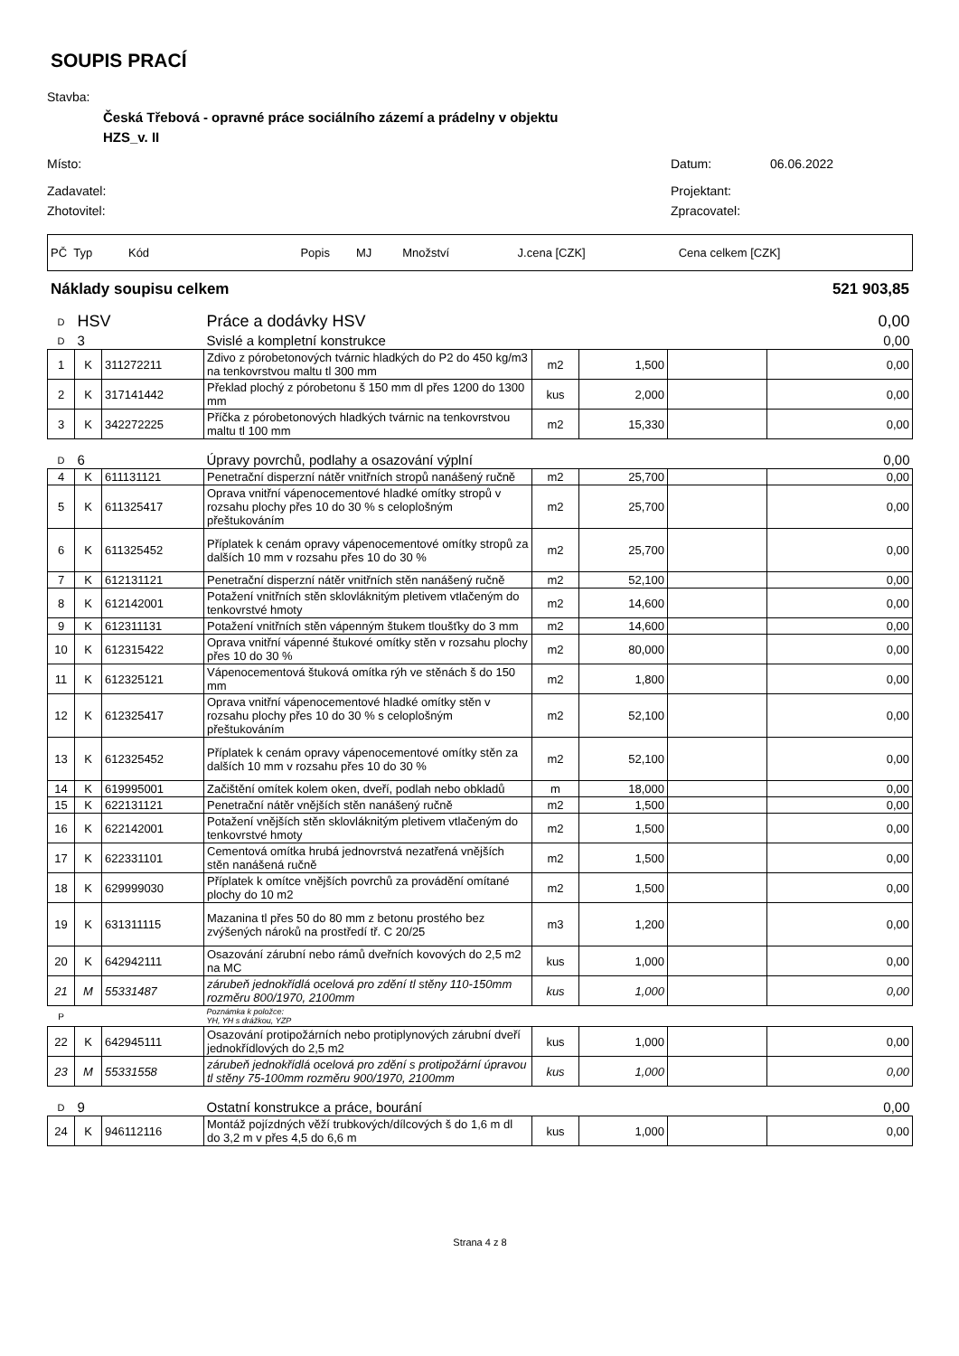SOUPIS PRACÍ
Stavba:
Česká Třebová - opravné práce sociálního zázemí a prádelny v objektu
HZS_v. II
Místo: Datum: 06.06.2022
Zadavatel: Projektant:
Zhotovitel: Zpracovatel:
| PČ Typ Kód | Popis | MJ | Množství | J.cena [CZK] | Cena celkem [CZK] |
Náklady soupisu celkem 521 903,85
| D | HSV | | Práce a dodávky HSV | | | | 0,00 |
| D | 3 | | Svislé a kompletní konstrukce | | | | 0,00 |
| 1 | K | 311272211 | Zdivo z pórobetonových tvárnic hladkých do P2 do 450 kg/m3 na tenkovrstvou maltu tl 300 mm | m2 | 1,500 | | 0,00 |
| 2 | K | 317141442 | Překlad plochý z pórobetonu š 150 mm dl přes 1200 do 1300 mm | kus | 2,000 | | 0,00 |
| 3 | K | 342272225 | Příčka z pórobetonových hladkých tvárnic na tenkovrstvou maltu tl 100 mm | m2 | 15,330 | | 0,00 |
| D | 6 | | Úpravy povrchů, podlahy a osazování výplní | | | | 0,00 |
| 4 | K | 611131121 | Penetrační disperzní nátěr vnitřních stropů nanášený ručně | m2 | 25,700 | | 0,00 |
| 5 | K | 611325417 | Oprava vnitřní vápenocementové hladké omítky stropů v rozsahu plochy přes 10 do 30 % s celoplošným přeštukováním | m2 | 25,700 | | 0,00 |
| 6 | K | 611325452 | Příplatek k cenám opravy vápenocementové omítky stropů za dalších 10 mm v rozsahu přes 10 do 30 % | m2 | 25,700 | | 0,00 |
| 7 | K | 612131121 | Penetrační disperzní nátěr vnitřních stěn nanášený ručně | m2 | 52,100 | | 0,00 |
| 8 | K | 612142001 | Potažení vnitřních stěn sklovláknitým pletivem vtlačeným do tenkovrstvé hmoty | m2 | 14,600 | | 0,00 |
| 9 | K | 612311131 | Potažení vnitřních stěn vápenným štukem tloušťky do 3 mm | m2 | 14,600 | | 0,00 |
| 10 | K | 612315422 | Oprava vnitřní vápenné štukové omítky stěn v rozsahu plochy přes 10 do 30 % | m2 | 80,000 | | 0,00 |
| 11 | K | 612325121 | Vápenocementová štuková omítka rýh ve stěnách š do 150 mm | m2 | 1,800 | | 0,00 |
| 12 | K | 612325417 | Oprava vnitřní vápenocementové hladké omítky stěn v rozsahu plochy přes 10 do 30 % s celoplošným přeštukováním | m2 | 52,100 | | 0,00 |
| 13 | K | 612325452 | Příplatek k cenám opravy vápenocementové omítky stěn za dalších 10 mm v rozsahu přes 10 do 30 % | m2 | 52,100 | | 0,00 |
| 14 | K | 619995001 | Začištění omítek kolem oken, dveří, podlah nebo obkladů | m | 18,000 | | 0,00 |
| 15 | K | 622131121 | Penetrační nátěr vnějších stěn nanášený ručně | m2 | 1,500 | | 0,00 |
| 16 | K | 622142001 | Potažení vnějších stěn sklovláknitým pletivem vtlačeným do tenkovrstvé hmoty | m2 | 1,500 | | 0,00 |
| 17 | K | 622331101 | Cementová omítka hrubá jednovrstvá nezatřená vnějších stěn nanášená ručně | m2 | 1,500 | | 0,00 |
| 18 | K | 629999030 | Příplatek k omítce vnějších povrchů za provádění omítané plochy do 10 m2 | m2 | 1,500 | | 0,00 |
| 19 | K | 631311115 | Mazanina tl přes 50 do 80 mm z betonu prostého bez zvýšených nároků na prostředí tř. C 20/25 | m3 | 1,200 | | 0,00 |
| 20 | K | 642942111 | Osazování zárubní nebo rámů dveřních kovových do 2,5 m2 na MC | kus | 1,000 | | 0,00 |
| 21 | M | 55331487 | zárubeň jednokřídlá ocelová pro zdění tl stěny 110-150mm rozměru 800/1970, 2100mm | kus | 1,000 | | 0,00 |
| P | | | Poznámka k položce: YH, YH s drážkou, YZP | | | | |
| 22 | K | 642945111 | Osazování protipožárních nebo protiplynových zárubní dveří jednokřídlových do 2,5 m2 | kus | 1,000 | | 0,00 |
| 23 | M | 55331558 | zárubeň jednokřídlá ocelová pro zdění s protipožární úpravou tl stěny 75-100mm rozměru 900/1970, 2100mm | kus | 1,000 | | 0,00 |
| D | 9 | | Ostatní konstrukce a práce, bourání | | | | 0,00 |
| 24 | K | 946112116 | Montáž pojízdných věží trubkových/dílcových š do 1,6 m dl do 3,2 m v přes 4,5 do 6,6 m | kus | 1,000 | | 0,00 |
Strana 4 z 8